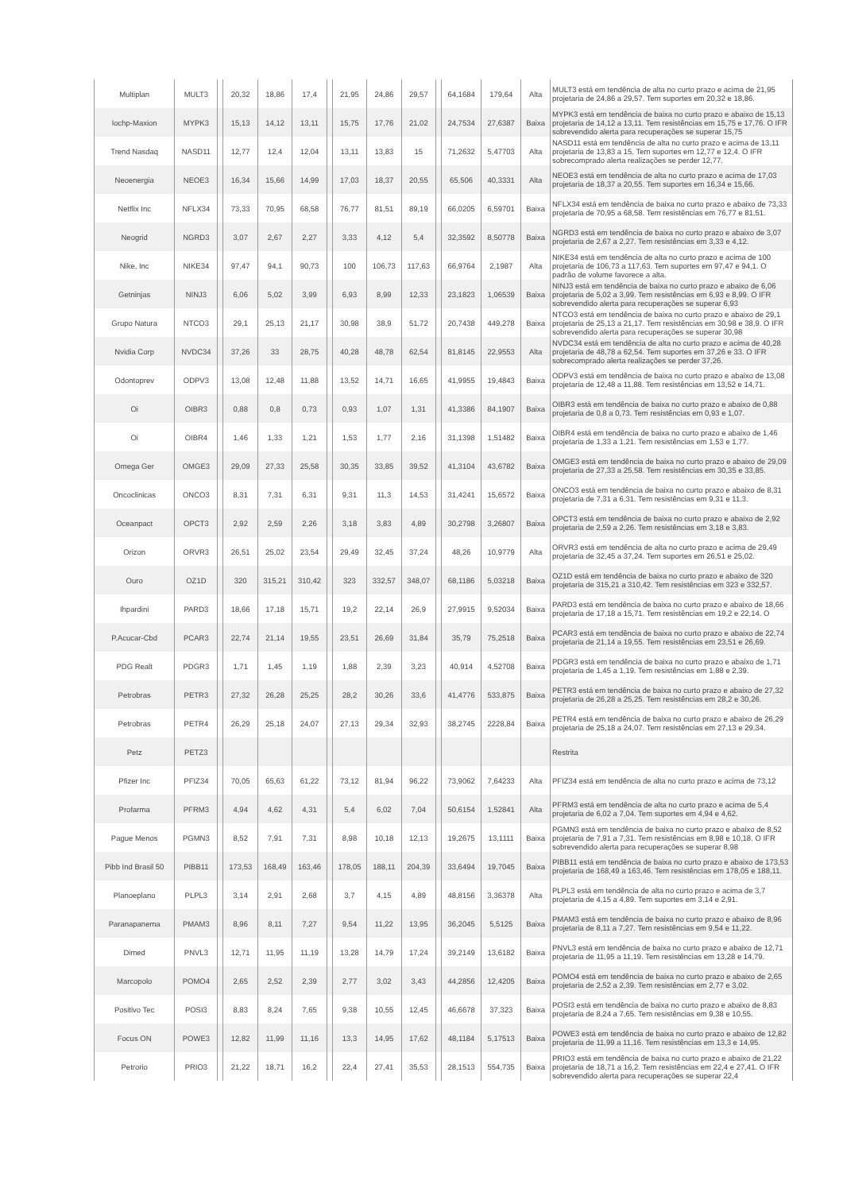| Multiplan | MULT3 | | 20,32 | 18,86 | 17,4 | | 21,95 | 24,86 | 29,57 | | 64,1684 | 179,64 | Alta | MULT3 está em tendência de alta no curto prazo e acima de 21,95 projetaria de 24,86 a 29,57. Tem suportes em 20,32 e 18,86. |
| Iochp-Maxion | MYPK3 | | 15,13 | 14,12 | 13,11 | | 15,75 | 17,76 | 21,02 | | 24,7534 | 27,6387 | Baixa | MYPK3 está em tendência de baixa no curto prazo e abaixo de 15,13 projetaria de 14,12 a 13,11. Tem resistências em 15,75 e 17,76. O IFR sobrevendido alerta para recuperações se superar 15,75 |
| Trend Nasdaq | NASD11 | | 12,77 | 12,4 | 12,04 | | 13,11 | 13,83 | 15 | | 71,2632 | 5,47703 | Alta | NASD11 está em tendência de alta no curto prazo e acima de 13,11 projetaria de 13,83 a 15. Tem suportes em 12,77 e 12,4. O IFR sobrecomprado alerta realizações se perder 12,77. |
| Neoenergia | NEOE3 | | 16,34 | 15,66 | 14,99 | | 17,03 | 18,37 | 20,55 | | 65,506 | 40,3331 | Alta | NEOE3 está em tendência de alta no curto prazo e acima de 17,03 projetaria de 18,37 a 20,55. Tem suportes em 16,34 e 15,66. |
| Netflix Inc | NFLX34 | | 73,33 | 70,95 | 68,58 | | 76,77 | 81,51 | 89,19 | | 66,0205 | 6,59701 | Baixa | NFLX34 está em tendência de baixa no curto prazo e abaixo de 73,33 projetaria de 70,95 a 68,58. Tem resistências em 76,77 e 81,51. |
| Neogrid | NGRD3 | | 3,07 | 2,67 | 2,27 | | 3,33 | 4,12 | 5,4 | | 32,3592 | 8,50778 | Baixa | NGRD3 está em tendência de baixa no curto prazo e abaixo de 3,07 projetaria de 2,67 a 2,27. Tem resistências em 3,33 e 4,12. |
| Nike, Inc | NIKE34 | | 97,47 | 94,1 | 90,73 | | 100 | 106,73 | 117,63 | | 66,9764 | 2,1987 | Alta | NIKE34 está em tendência de alta no curto prazo e acima de 100 projetaria de 106,73 a 117,63. Tem suportes em 97,47 e 94,1. O padrão de volume favorece a alta. |
| Getninjas | NINJ3 | | 6,06 | 5,02 | 3,99 | | 6,93 | 8,99 | 12,33 | | 23,1823 | 1,06539 | Baixa | NINJ3 está em tendência de baixa no curto prazo e abaixo de 6,06 projetaria de 5,02 a 3,99. Tem resistências em 6,93 e 8,99. O IFR sobrevendido alerta para recuperações se superar 6,93 |
| Grupo Natura | NTCO3 | | 29,1 | 25,13 | 21,17 | | 30,98 | 38,9 | 51,72 | | 20,7438 | 449,278 | Baixa | NTCO3 está em tendência de baixa no curto prazo e abaixo de 29,1 projetaria de 25,13 a 21,17. Tem resistências em 30,98 e 38,9. O IFR sobrevendido alerta para recuperações se superar 30,98 |
| Nvidia Corp | NVDC34 | | 37,26 | 33 | 28,75 | | 40,28 | 48,78 | 62,54 | | 81,8145 | 22,9553 | Alta | NVDC34 está em tendência de alta no curto prazo e acima de 40,28 projetaria de 48,78 a 62,54. Tem suportes em 37,26 e 33. O IFR sobrecomprado alerta realizações se perder 37,26. |
| Odontoprev | ODPV3 | | 13,08 | 12,48 | 11,88 | | 13,52 | 14,71 | 16,65 | | 41,9955 | 19,4843 | Baixa | ODPV3 está em tendência de baixa no curto prazo e abaixo de 13,08 projetaria de 12,48 a 11,88. Tem resistências em 13,52 e 14,71. |
| Oi | OIBR3 | | 0,88 | 0,8 | 0,73 | | 0,93 | 1,07 | 1,31 | | 41,3386 | 84,1907 | Baixa | OIBR3 está em tendência de baixa no curto prazo e abaixo de 0,88 projetaria de 0,8 a 0,73. Tem resistências em 0,93 e 1,07. |
| Oi | OIBR4 | | 1,46 | 1,33 | 1,21 | | 1,53 | 1,77 | 2,16 | | 31,1398 | 1,51482 | Baixa | OIBR4 está em tendência de baixa no curto prazo e abaixo de 1,46 projetaria de 1,33 a 1,21. Tem resistências em 1,53 e 1,77. |
| Omega Ger | OMGE3 | | 29,09 | 27,33 | 25,58 | | 30,35 | 33,85 | 39,52 | | 41,3104 | 43,6782 | Baixa | OMGE3 está em tendência de baixa no curto prazo e abaixo de 29,09 projetaria de 27,33 a 25,58. Tem resistências em 30,35 e 33,85. |
| Oncoclinicas | ONCO3 | | 8,31 | 7,31 | 6,31 | | 9,31 | 11,3 | 14,53 | | 31,4241 | 15,6572 | Baixa | ONCO3 está em tendência de baixa no curto prazo e abaixo de 8,31 projetaria de 7,31 a 6,31. Tem resistências em 9,31 e 11,3. |
| Oceanpact | OPCT3 | | 2,92 | 2,59 | 2,26 | | 3,18 | 3,83 | 4,89 | | 30,2798 | 3,26807 | Baixa | OPCT3 está em tendência de baixa no curto prazo e abaixo de 2,92 projetaria de 2,59 a 2,26. Tem resistências em 3,18 e 3,83. |
| Orizon | ORVR3 | | 26,51 | 25,02 | 23,54 | | 29,49 | 32,45 | 37,24 | | 48,26 | 10,9779 | Alta | ORVR3 está em tendência de alta no curto prazo e acima de 29,49 projetaria de 32,45 a 37,24. Tem suportes em 26,51 e 25,02. |
| Ouro | OZ1D | | 320 | 315,21 | 310,42 | | 323 | 332,57 | 348,07 | | 68,1186 | 5,03218 | Baixa | OZ1D está em tendência de baixa no curto prazo e abaixo de 320 projetaria de 315,21 a 310,42. Tem resistências em 323 e 332,57. |
| Ihpardini | PARD3 | | 18,66 | 17,18 | 15,71 | | 19,2 | 22,14 | 26,9 | | 27,9915 | 9,52034 | Baixa | PARD3 está em tendência de baixa no curto prazo e abaixo de 18,66 projetaria de 17,18 a 15,71. Tem resistências em 19,2 e 22,14. O |
| P.Acucar-Cbd | PCAR3 | | 22,74 | 21,14 | 19,55 | | 23,51 | 26,69 | 31,84 | | 35,79 | 75,2518 | Baixa | PCAR3 está em tendência de baixa no curto prazo e abaixo de 22,74 projetaria de 21,14 a 19,55. Tem resistências em 23,51 e 26,69. |
| PDG Realt | PDGR3 | | 1,71 | 1,45 | 1,19 | | 1,88 | 2,39 | 3,23 | | 40,914 | 4,52708 | Baixa | PDGR3 está em tendência de baixa no curto prazo e abaixo de 1,71 projetaria de 1,45 a 1,19. Tem resistências em 1,88 e 2,39. |
| Petrobras | PETR3 | | 27,32 | 26,28 | 25,25 | | 28,2 | 30,26 | 33,6 | | 41,4776 | 533,875 | Baixa | PETR3 está em tendência de baixa no curto prazo e abaixo de 27,32 projetaria de 26,28 a 25,25. Tem resistências em 28,2 e 30,26. |
| Petrobras | PETR4 | | 26,29 | 25,18 | 24,07 | | 27,13 | 29,34 | 32,93 | | 38,2745 | 2228,84 | Baixa | PETR4 está em tendência de baixa no curto prazo e abaixo de 26,29 projetaria de 25,18 a 24,07. Tem resistências em 27,13 e 29,34. |
| Petz | PETZ3 | | | | | | | | | | | | | Restrita |
| Pfizer Inc | PFIZ34 | | 70,05 | 65,63 | 61,22 | | 73,12 | 81,94 | 96,22 | | 73,9062 | 7,64233 | Alta | PFIZ34 está em tendência de alta no curto prazo e acima de 73,12 |
| Profarma | PFRM3 | | 4,94 | 4,62 | 4,31 | | 5,4 | 6,02 | 7,04 | | 50,6154 | 1,52841 | Alta | PFRM3 está em tendência de alta no curto prazo e acima de 5,4 projetaria de 6,02 a 7,04. Tem suportes em 4,94 e 4,62. |
| Pague Menos | PGMN3 | | 8,52 | 7,91 | 7,31 | | 8,98 | 10,18 | 12,13 | | 19,2675 | 13,1111 | Baixa | PGMN3 está em tendência de baixa no curto prazo e abaixo de 8,52 projetaria de 7,91 a 7,31. Tem resistências em 8,98 e 10,18. O IFR sobrevendido alerta para recuperações se superar 8,98 |
| Pibb Ind Brasil 50 | PIBB11 | | 173,53 | 168,49 | 163,46 | | 178,05 | 188,11 | 204,39 | | 33,6494 | 19,7045 | Baixa | PIBB11 está em tendência de baixa no curto prazo e abaixo de 173,53 projetaria de 168,49 a 163,46. Tem resistências em 178,05 e 188,11. |
| Planoeplano | PLPL3 | | 3,14 | 2,91 | 2,68 | | 3,7 | 4,15 | 4,89 | | 48,8156 | 3,36378 | Alta | PLPL3 está em tendência de alta no curto prazo e acima de 3,7 projetaria de 4,15 a 4,89. Tem suportes em 3,14 e 2,91. |
| Paranapanema | PMAM3 | | 8,96 | 8,11 | 7,27 | | 9,54 | 11,22 | 13,95 | | 36,2045 | 5,5125 | Baixa | PMAM3 está em tendência de baixa no curto prazo e abaixo de 8,96 projetaria de 8,11 a 7,27. Tem resistências em 9,54 e 11,22. |
| Dimed | PNVL3 | | 12,71 | 11,95 | 11,19 | | 13,28 | 14,79 | 17,24 | | 39,2149 | 13,6182 | Baixa | PNVL3 está em tendência de baixa no curto prazo e abaixo de 12,71 projetaria de 11,95 a 11,19. Tem resistências em 13,28 e 14,79. |
| Marcopolo | POMO4 | | 2,65 | 2,52 | 2,39 | | 2,77 | 3,02 | 3,43 | | 44,2856 | 12,4205 | Baixa | POMO4 está em tendência de baixa no curto prazo e abaixo de 2,65 projetaria de 2,52 a 2,39. Tem resistências em 2,77 e 3,02. |
| Positivo Tec | POSI3 | | 8,83 | 8,24 | 7,65 | | 9,38 | 10,55 | 12,45 | | 46,6678 | 37,323 | Baixa | POSI3 está em tendência de baixa no curto prazo e abaixo de 8,83 projetaria de 8,24 a 7,65. Tem resistências em 9,38 e 10,55. |
| Focus ON | POWE3 | | 12,82 | 11,99 | 11,16 | | 13,3 | 14,95 | 17,62 | | 48,1184 | 5,17513 | Baixa | POWE3 está em tendência de baixa no curto prazo e abaixo de 12,82 projetaria de 11,99 a 11,16. Tem resistências em 13,3 e 14,95. |
| Petrorio | PRIO3 | | 21,22 | 18,71 | 16,2 | | 22,4 | 27,41 | 35,53 | | 28,1513 | 554,735 | Baixa | PRIO3 está em tendência de baixa no curto prazo e abaixo de 21,22 projetaria de 18,71 a 16,2. Tem resistências em 22,4 e 27,41. O IFR sobrevendido alerta para recuperações se superar 22,4 |